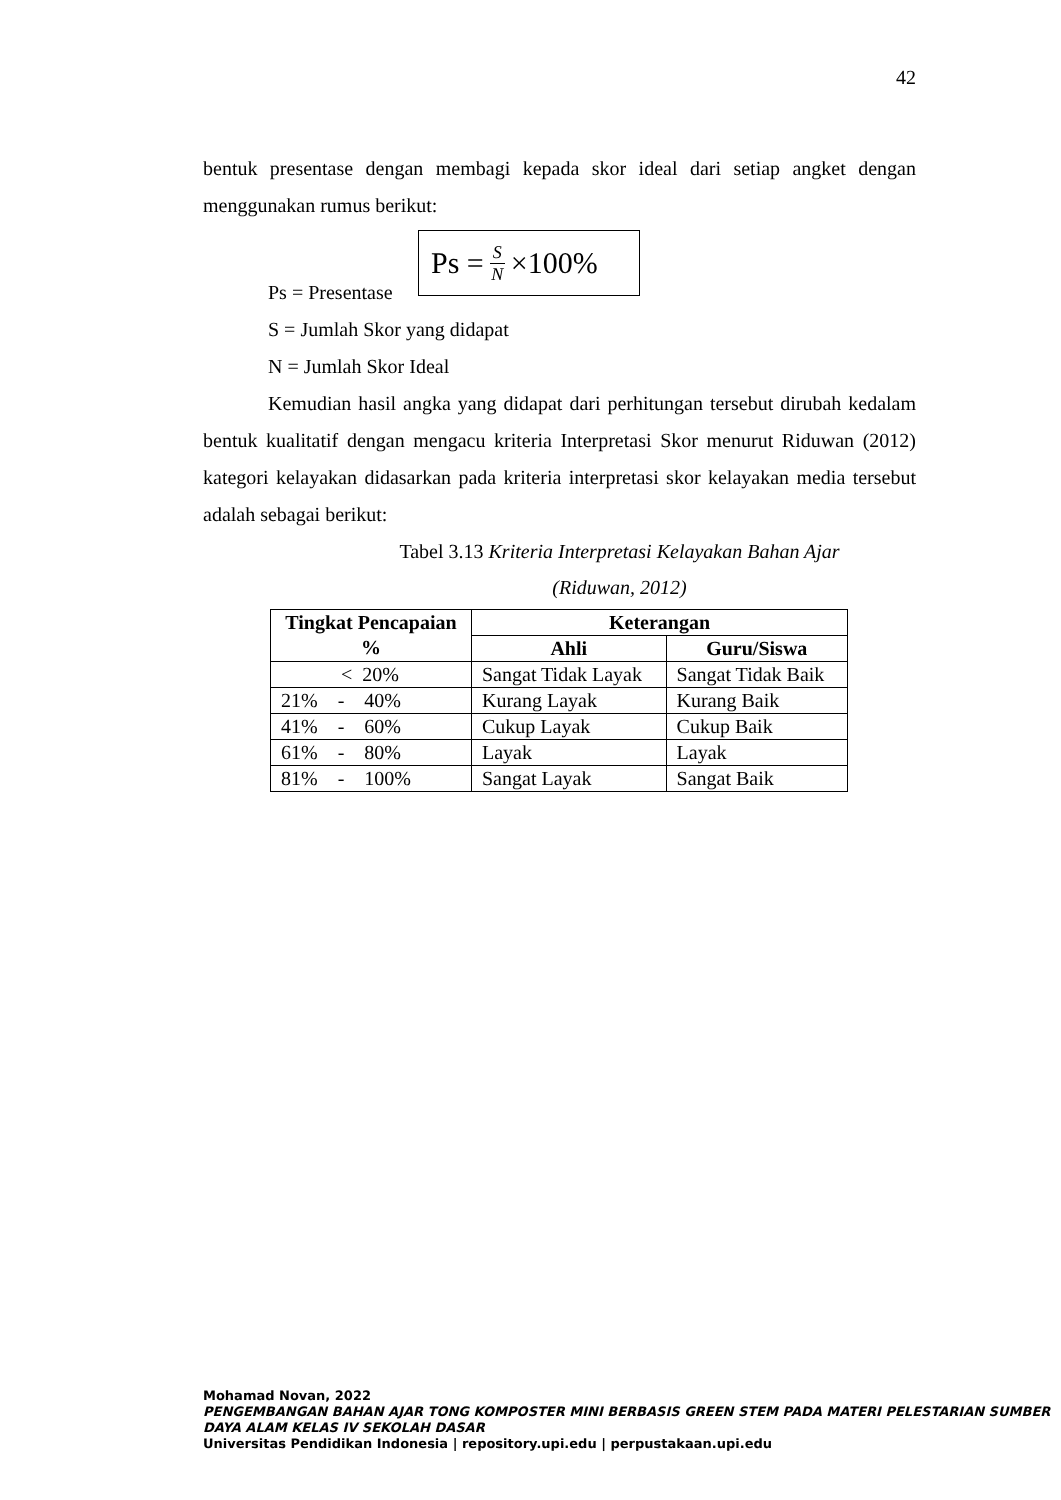42
bentuk presentase dengan membagi kepada skor ideal dari setiap angket dengan menggunakan rumus berikut:
Ps = S N ×100%
Ps = Presentase
S = Jumlah Skor yang didapat
N = Jumlah Skor Ideal
Kemudian hasil angka yang didapat dari perhitungan tersebut dirubah kedalam bentuk kualitatif dengan mengacu kriteria Interpretasi Skor menurut Riduwan (2012) kategori kelayakan didasarkan pada kriteria interpretasi skor kelayakan media tersebut adalah sebagai berikut:
Tabel 3.13 Kriteria Interpretasi Kelayakan Bahan Ajar
(Riduwan, 2012)
| Tingkat Pencapaian % | Keterangan | |
| --- | --- | --- |
| | Ahli | Guru/Siswa |
| < 20% | Sangat Tidak Layak | Sangat Tidak Baik |
| 21% - 40% | Kurang Layak | Kurang Baik |
| 41% - 60% | Cukup Layak | Cukup Baik |
| 61% - 80% | Layak | Layak |
| 81% - 100% | Sangat Layak | Sangat Baik |
Mohamad Novan, 2022
PENGEMBANGAN BAHAN AJAR TONG KOMPOSTER MINI BERBASIS GREEN STEM PADA MATERI PELESTARIAN SUMBER DAYA ALAM KELAS IV SEKOLAH DASAR
Universitas Pendidikan Indonesia | repository.upi.edu | perpustakaan.upi.edu